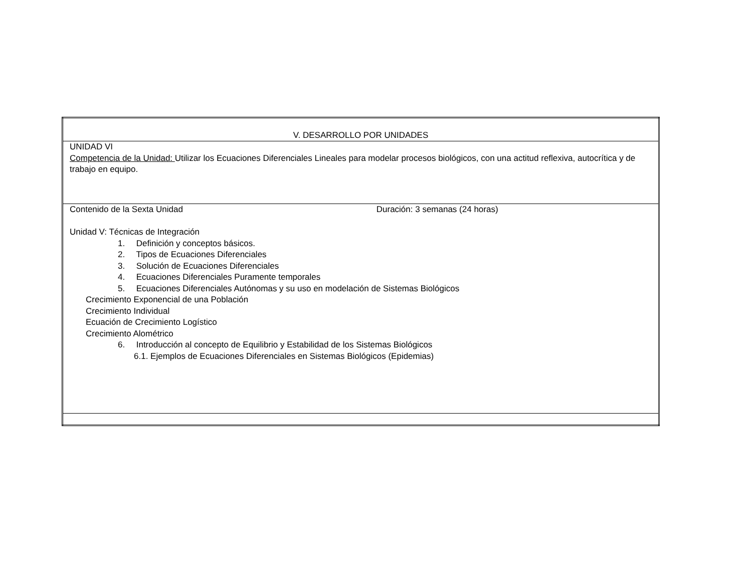| V. DESARROLLO POR UNIDADES |
| UNIDAD VI Competencia de la Unidad: Utilizar los Ecuaciones Diferenciales Lineales para modelar procesos biológicos, con una actitud reflexiva, autocrítica y de trabajo en equipo. |
| Contenido de la Sexta Unidad Duración: 3 semanas (24 horas) Unidad V: Técnicas de Integración 1. Definición y conceptos básicos. 2. Tipos de Ecuaciones Diferenciales 3. Solución de Ecuaciones Diferenciales 4. Ecuaciones Diferenciales Puramente temporales 5. Ecuaciones Diferenciales Autónomas y su uso en modelación de Sistemas Biológicos Crecimiento Exponencial de una Población Crecimiento Individual Ecuación de Crecimiento Logístico Crecimiento Alométrico 6. Introducción al concepto de Equilibrio y Estabilidad de los Sistemas Biológicos 6.1. Ejemplos de Ecuaciones Diferenciales en Sistemas Biológicos (Epidemias) |